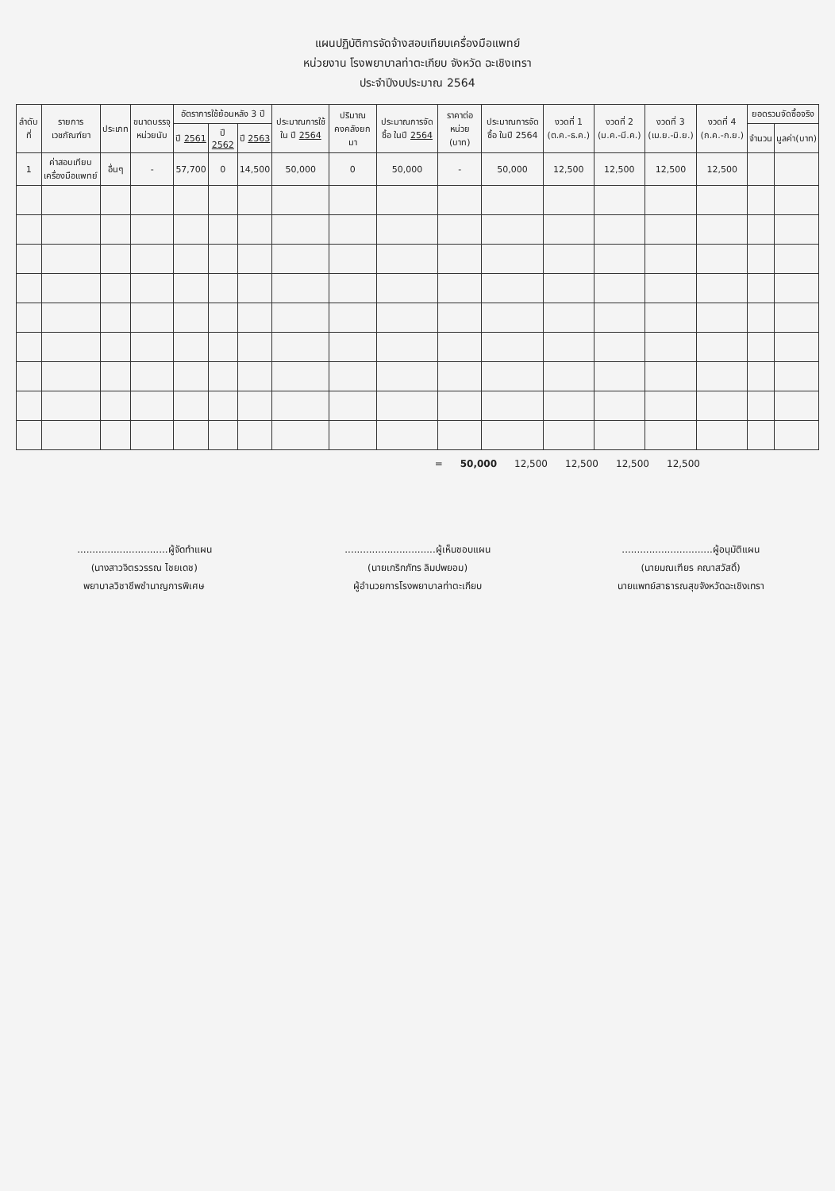แผนปฏิบัติการจัดจ้างสอบเทียบเครื่องมือแพทย์
หน่วยงาน โรงพยาบาลท่าตะเกียบ จังหวัด ฉะเชิงเทรา
ประจำปีงบประมาณ 2564
| ลำดับที่ | รายการเวชภัณฑ์ยา | ประเภท | ขนาดบรรจุ หน่วยนับ | อัตราการใช้ย้อนหลัง 3 ปี | | | ประมาณการใช้ใน ปี 2564 | ปริมาณคงคลังยกมา | ประมาณการจัดซื้อ ในปี 2564 | ราคาต่อหน่วย (บาท) | ประมาณการจัดซื้อ ในปี 2564 | งวดที่ 1 (ต.ค.-ธ.ค.) | งวดที่ 2 (ม.ค.-มี.ค.) | งวดที่ 3 (เม.ย.-มิ.ย.) | งวดที่ 4 (ก.ค.-ก.ย.) | ยอดรวมจัดซื้อจริง | |
| --- | --- | --- | --- | --- | --- | --- | --- | --- | --- | --- | --- | --- | --- | --- | --- | --- | --- |
| | | | | ปี 2561 | ปี 2562 | ปี 2563 | | | | | | | | | | จำนวน | มูลค่า(บาท) |
| 1 | ค่าสอบเทียบเครื่องมือแพทย์ | อื่นๆ | - | 57,700 | 0 | 14,500 | 50,000 | 0 | 50,000 | - | 50,000 | 12,500 | 12,500 | 12,500 | 12,500 | | |
= 50,000 12,500 12,500 12,500 12,500
..............................ผู้จัดทำแผน
(นางสาวจิตรวรรณ ไชยเดช)
พยาบาลวิชาชีพชำนาญการพิเศษ
..............................ผู้เห็นชอบแผน
(นายเกริกภัทร ลิมปพยอม)
ผู้อำนวยการโรงพยาบาลท่าตะเกียบ
..............................ผู้อนุมัติแผน
(นายมณเฑียร คณาสวัสดิ์)
นายแพทย์สาธารณสุขจังหวัดฉะเชิงเทรา